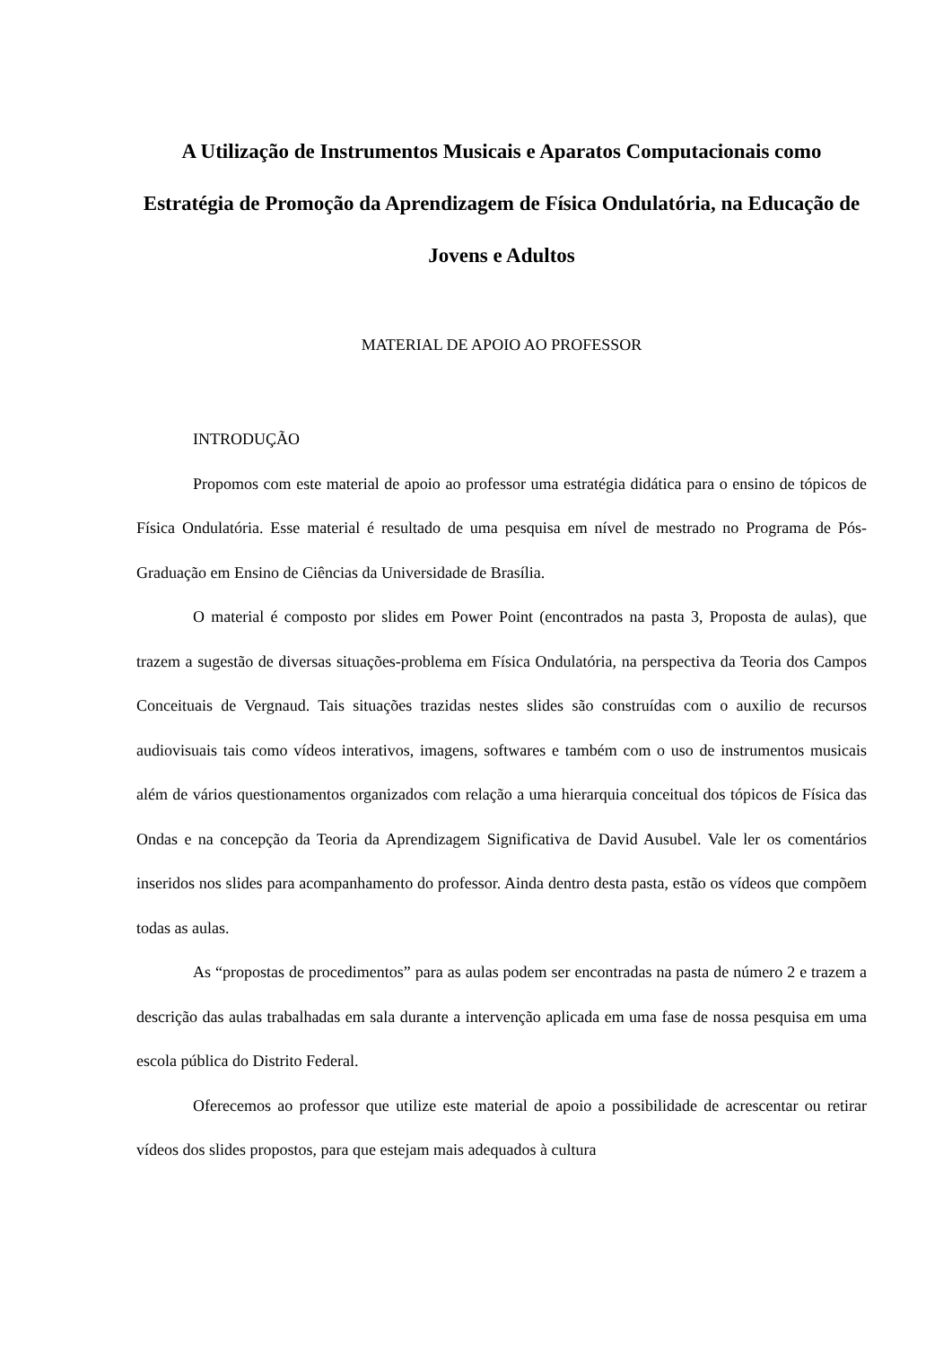A Utilização de Instrumentos Musicais e Aparatos Computacionais como Estratégia de Promoção da Aprendizagem de Física Ondulatória, na Educação de Jovens e Adultos
MATERIAL DE APOIO AO PROFESSOR
INTRODUÇÃO
Propomos com este material de apoio ao professor uma estratégia didática para o ensino de tópicos de Física Ondulatória. Esse material é resultado de uma pesquisa em nível de mestrado no Programa de Pós-Graduação em Ensino de Ciências da Universidade de Brasília.
O material é composto por slides em Power Point (encontrados na pasta 3, Proposta de aulas), que trazem a sugestão de diversas situações-problema em Física Ondulatória, na perspectiva da Teoria dos Campos Conceituais de Vergnaud. Tais situações trazidas nestes slides são construídas com o auxilio de recursos audiovisuais tais como vídeos interativos, imagens, softwares e também com o uso de instrumentos musicais além de vários questionamentos organizados com relação a uma hierarquia conceitual dos tópicos de Física das Ondas e na concepção da Teoria da Aprendizagem Significativa de David Ausubel. Vale ler os comentários inseridos nos slides para acompanhamento do professor. Ainda dentro desta pasta, estão os vídeos que compõem todas as aulas.
As “propostas de procedimentos” para as aulas podem ser encontradas na pasta de número 2 e trazem a descrição das aulas trabalhadas em sala durante a intervenção aplicada em uma fase de nossa pesquisa em uma escola pública do Distrito Federal.
Oferecemos ao professor que utilize este material de apoio a possibilidade de acrescentar ou retirar vídeos dos slides propostos, para que estejam mais adequados à cultura